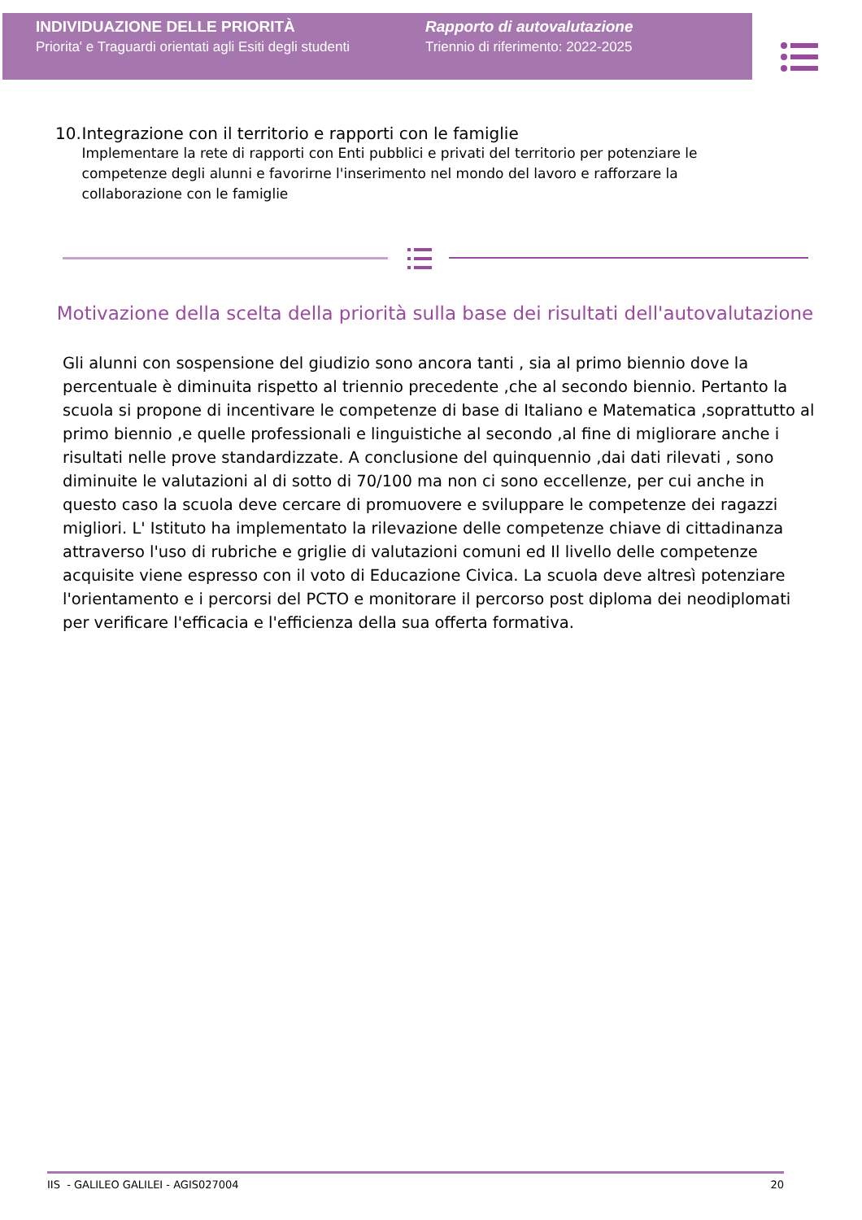INDIVIDUAZIONE DELLE PRIORITÀ
Priorita' e Traguardi orientati agli Esiti degli studenti
Rapporto di autovalutazione
Triennio di riferimento: 2022-2025
10. Integrazione con il territorio e rapporti con le famiglie
Implementare la rete di rapporti con Enti pubblici e privati del territorio per potenziare le competenze degli alunni e favorirne l'inserimento nel mondo del lavoro e rafforzare la collaborazione con le famiglie
Motivazione della scelta della priorità sulla base dei risultati dell'autovalutazione
Gli alunni con sospensione del giudizio sono ancora tanti , sia al primo biennio dove la percentuale è diminuita rispetto al triennio precedente ,che al secondo biennio. Pertanto la scuola si propone di incentivare le competenze di base di Italiano e Matematica ,soprattutto al primo biennio ,e quelle professionali e linguistiche al secondo ,al fine di migliorare anche i risultati nelle prove standardizzate. A conclusione del quinquennio ,dai dati rilevati , sono diminuite le valutazioni al di sotto di 70/100 ma non ci sono eccellenze, per cui anche in questo caso la scuola deve cercare di promuovere e sviluppare le competenze dei ragazzi migliori. L' Istituto ha implementato la rilevazione delle competenze chiave di cittadinanza attraverso l'uso di rubriche e griglie di valutazioni comuni ed Il livello delle competenze acquisite viene espresso con il voto di Educazione Civica. La scuola deve altresì potenziare l'orientamento e i percorsi del PCTO e monitorare il percorso post diploma dei neodiplomati per verificare l'efficacia e l'efficienza della sua offerta formativa.
IIS - GALILEO GALILEI - AGIS027004 20